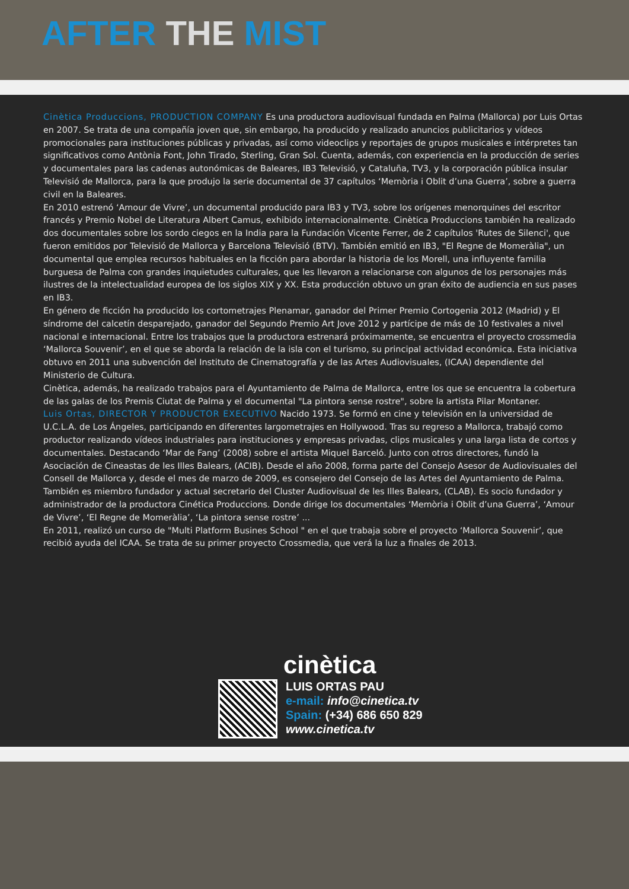AFTER THE MIST
Cinètica Produccions, PRODUCTION COMPANY Es una productora audiovisual fundada en Palma (Mallorca) por Luis Ortas en 2007. Se trata de una compañía joven que, sin embargo, ha producido y realizado anuncios publicitarios y vídeos promocionales para instituciones públicas y privadas, así como videoclips y reportajes de grupos musicales e intérpretes tan significativos como Antònia Font, John Tirado, Sterling, Gran Sol. Cuenta, además, con experiencia en la producción de series y documentales para las cadenas autonómicas de Baleares, IB3 Televisió, y Cataluña, TV3, y la corporación pública insular Televisió de Mallorca, para la que produjo la serie documental de 37 capítulos ‘Memòria i Oblit d’una Guerra’, sobre a guerra civil en la Baleares.
En 2010 estrenó ‘Amour de Vivre’, un documental producido para IB3 y TV3, sobre los orígenes menorquines del escritor francés y Premio Nobel de Literatura Albert Camus, exhibido internacionalmente. Cinètica Produccions también ha realizado dos documentales sobre los sordo ciegos en la India para la Fundación Vicente Ferrer, de 2 capítulos 'Rutes de Silenci', que fueron emitidos por Televisió de Mallorca y Barcelona Televisió (BTV). También emitió en IB3, "El Regne de Momeràlia", un documental que emplea recursos habituales en la ficción para abordar la historia de los Morell, una influyente familia burguesa de Palma con grandes inquietudes culturales, que les llevaron a relacionarse con algunos de los personajes más ilustres de la intelectualidad europea de los siglos XIX y XX. Esta producción obtuvo un gran éxito de audiencia en sus pases en IB3.
En género de ficción ha producido los cortometrajes Plenamar, ganador del Primer Premio Cortogenia 2012 (Madrid) y El síndrome del calcetín desparejado, ganador del Segundo Premio Art Jove 2012 y partícipe de más de 10 festivales a nivel nacional e internacional. Entre los trabajos que la productora estrenará próximamente, se encuentra el proyecto crossmedia ‘Mallorca Souvenir’, en el que se aborda la relación de la isla con el turismo, su principal actividad económica. Esta iniciativa obtuvo en 2011 una subvención del Instituto de Cinematografía y de las Artes Audiovisuales, (ICAA) dependiente del Ministerio de Cultura.
Cinètica, además, ha realizado trabajos para el Ayuntamiento de Palma de Mallorca, entre los que se encuentra la cobertura de las galas de los Premis Ciutat de Palma y el documental "La pintora sense rostre", sobre la artista Pilar Montaner.
Luis Ortas, DIRECTOR Y PRODUCTOR EXECUTIVO Nacido 1973. Se formó en cine y televisión en la universidad de U.C.L.A. de Los Ángeles, participando en diferentes largometrajes en Hollywood. Tras su regreso a Mallorca, trabajó como productor realizando vídeos industriales para instituciones y empresas privadas, clips musicales y una larga lista de cortos y documentales. Destacando ‘Mar de Fang’ (2008) sobre el artista Miquel Barceló. Junto con otros directores, fundó la Asociación de Cineastas de les Illes Balears, (ACIB). Desde el año 2008, forma parte del Consejo Asesor de Audiovisuales del Consell de Mallorca y, desde el mes de marzo de 2009, es consejero del Consejo de las Artes del Ayuntamiento de Palma. También es miembro fundador y actual secretario del Cluster Audiovisual de les Illes Balears, (CLAB). Es socio fundador y administrador de la productora Cinética Produccions. Donde dirige los documentales ‘Memòria i Oblit d’una Guerra’, ‘Amour de Vivre’, ‘El Regne de Momeràlia’, ‘La pintora sense rostre’ ...
En 2011, realizó un curso de "Multi Platform Busines School " en el que trabaja sobre el proyecto ‘Mallorca Souvenir’, que recibió ayuda del ICAA. Se trata de su primer proyecto Crossmedia, que verá la luz a finales de 2013.
cinètica
LUIS ORTAS PAU
e-mail: info@cinetica.tv
Spain: (+34) 686 650 829
www.cinetica.tv